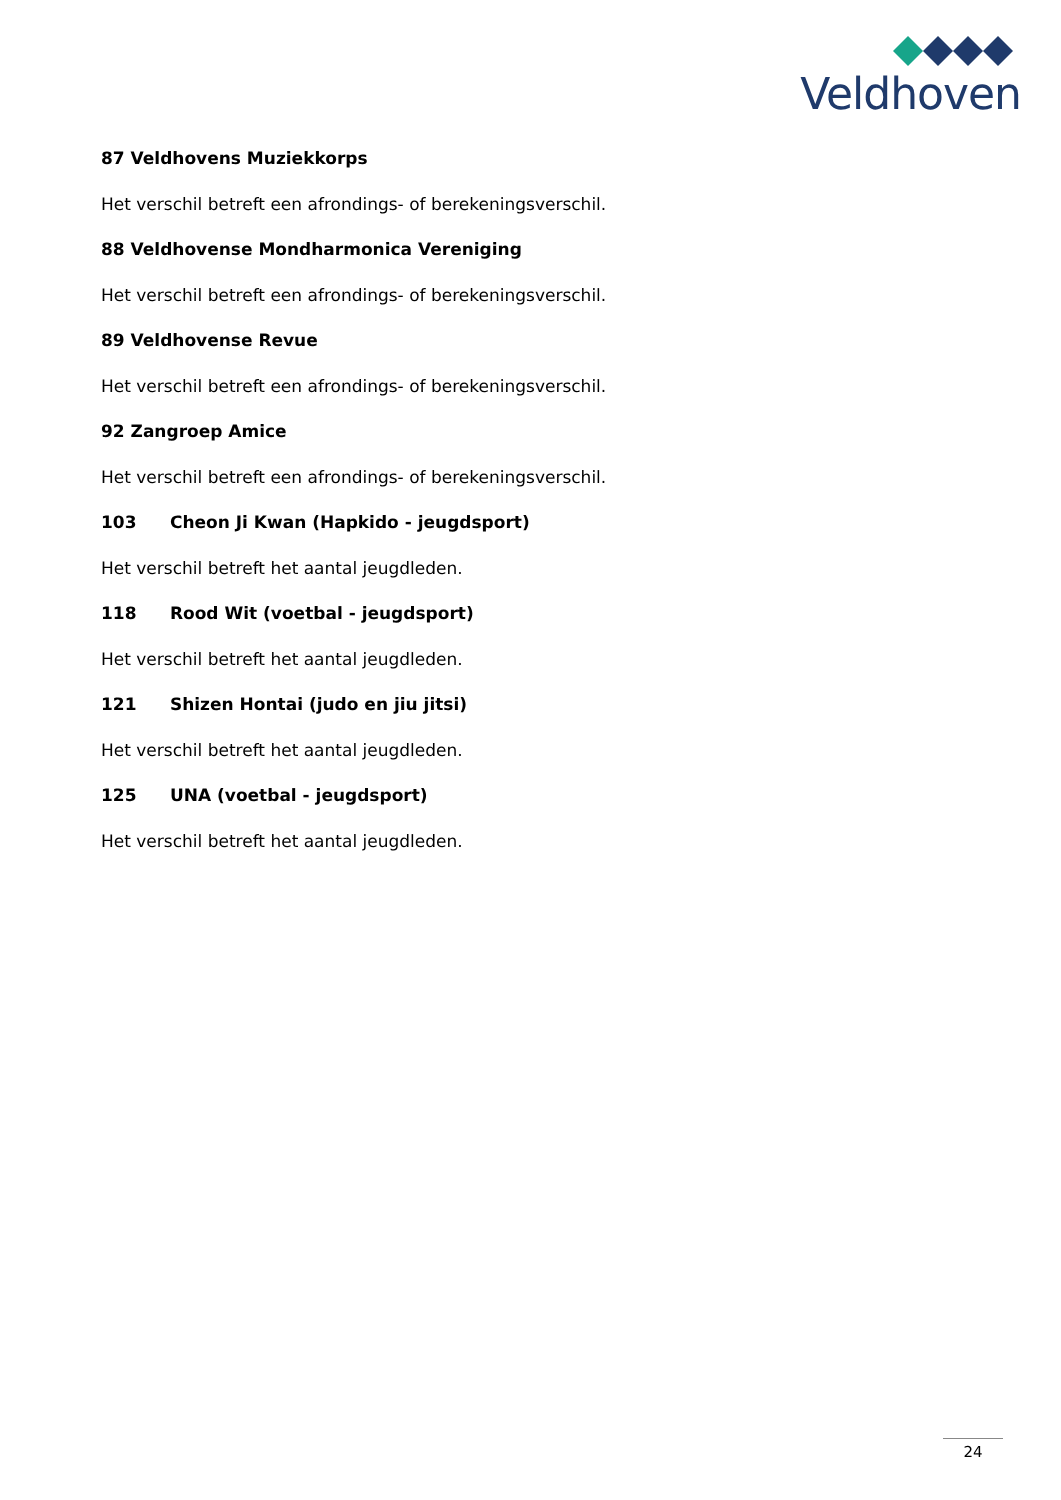Veldhoven
87 Veldhovens Muziekkorps
Het verschil betreft een afrondings- of berekeningsverschil.
88 Veldhovense Mondharmonica Vereniging
Het verschil betreft een afrondings- of berekeningsverschil.
89 Veldhovense Revue
Het verschil betreft een afrondings- of berekeningsverschil.
92 Zangroep Amice
Het verschil betreft een afrondings- of berekeningsverschil.
103 Cheon Ji Kwan (Hapkido - jeugdsport)
Het verschil betreft het aantal jeugdleden.
118 Rood Wit (voetbal - jeugdsport)
Het verschil betreft het aantal jeugdleden.
121 Shizen Hontai (judo en jiu jitsi)
Het verschil betreft het aantal jeugdleden.
125 UNA (voetbal - jeugdsport)
Het verschil betreft het aantal jeugdleden.
24